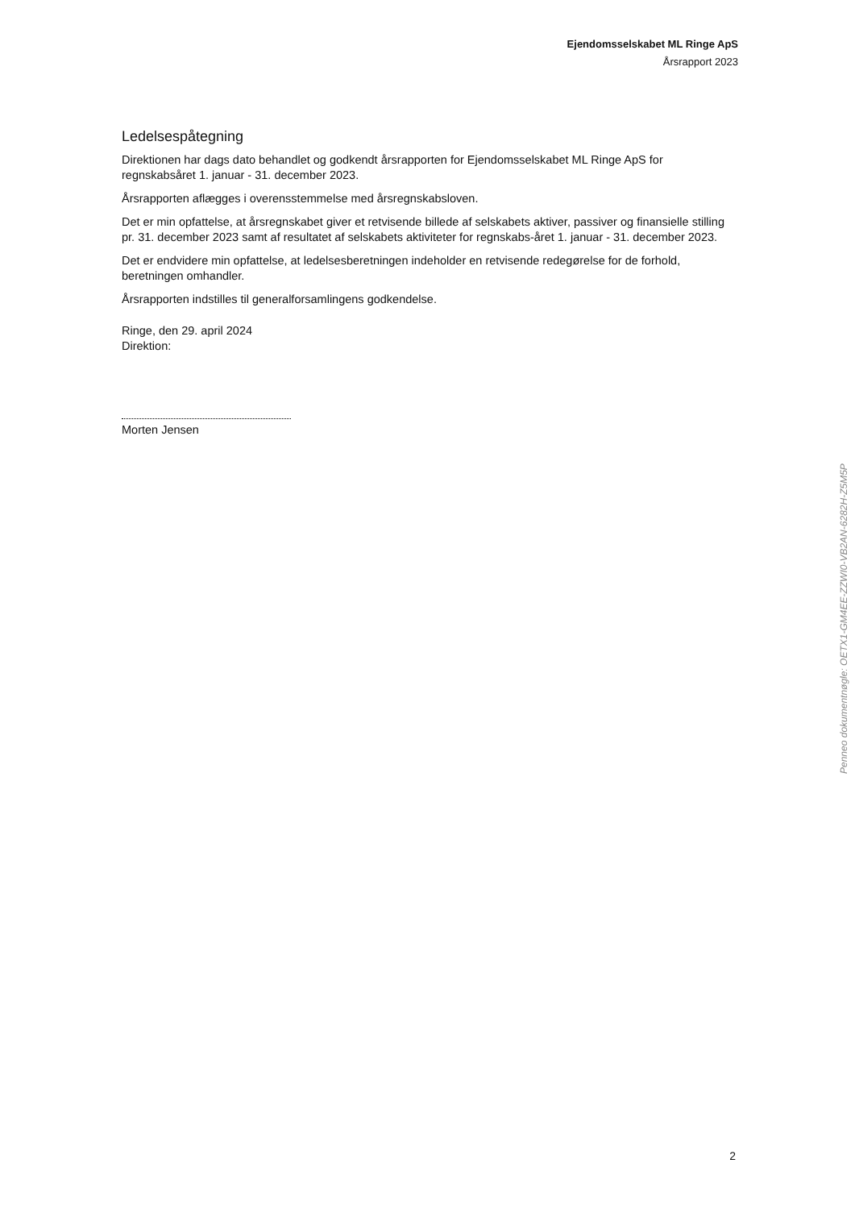Ejendomsselskabet ML Ringe ApS
Årsrapport 2023
Ledelsespåtegning
Direktionen har dags dato behandlet og godkendt årsrapporten for Ejendomsselskabet ML Ringe ApS for regnskabsåret 1. januar - 31. december 2023.
Årsrapporten aflægges i overensstemmelse med årsregnskabsloven.
Det er min opfattelse, at årsregnskabet giver et retvisende billede af selskabets aktiver, passiver og finansielle stilling pr. 31. december 2023 samt af resultatet af selskabets aktiviteter for regnskabs-året 1. januar - 31. december 2023.
Det er endvidere min opfattelse, at ledelsesberetningen indeholder en retvisende redegørelse for de forhold, beretningen omhandler.
Årsrapporten indstilles til generalforsamlingens godkendelse.
Ringe, den 29. april 2024
Direktion:
Morten Jensen
Penneo dokumentnøgle: OETX1-GM4EE-ZZWI0-VB2AN-6282H-Z5M5P
2